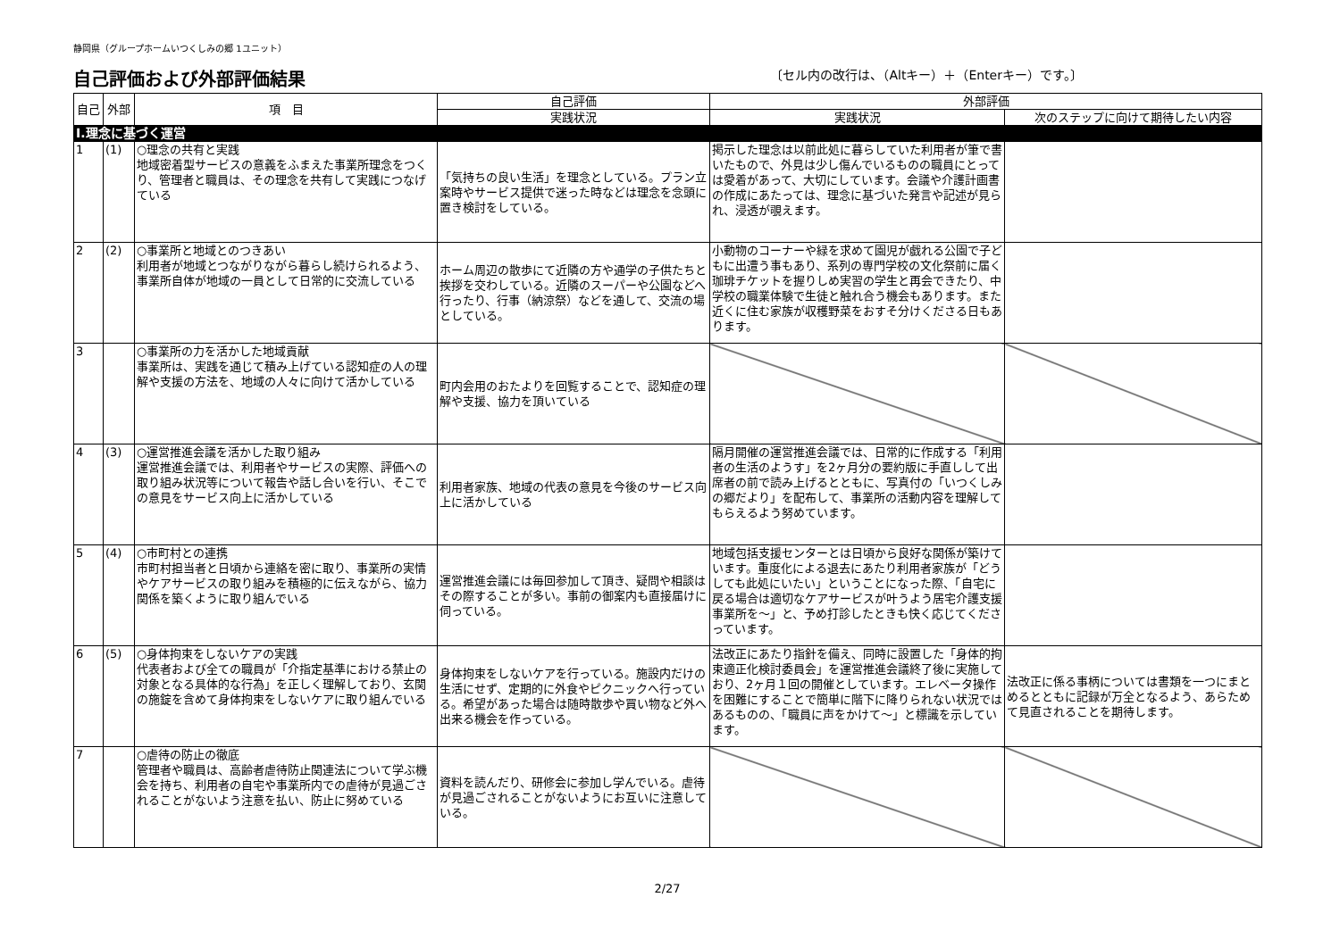静岡県（グループホームいつくしみの郷 1ユニット）
自己評価および外部評価結果
〔セル内の改行は、（Altキー）＋（Enterキー）です。〕
| 自己 | 外部 | 項 目 | 自己評価 | 外部評価 | |
| --- | --- | --- | --- | --- | --- |
| | | | 実践状況 | 実践状況 | 次のステップに向けて期待したい内容 |
| Ⅰ.理念に基づく運営 | | | | | |
| 1 | (1) | ○理念の共有と実践 地域密着型サービスの意義をふまえた事業所理念をつくり、管理者と職員は、その理念を共有して実践につなげている | 「気持ちの良い生活」を理念としている。プラン立案時やサービス提供で迷った時などは理念を念頭に置き検討をしている。 | 掲示した理念は以前此処に暮らしていた利用者が筆で書いたもので、外見は少し傷んでいるものの職員にとっては愛着があって、大切にしています。会議や介護計画書の作成にあたっては、理念に基づいた発言や記述が見られ、浸透が覗えます。 | |
| 2 | (2) | ○事業所と地域とのつきあい 利用者が地域とつながりながら暮らし続けられるよう、事業所自体が地域の一員として日常的に交流している | ホーム周辺の散歩にて近隣の方や通学の子供たちと挨拶を交わしている。近隣のスーパーや公園などへ行ったり、行事（納涼祭）などを通して、交流の場としている。 | 小動物のコーナーや緑を求めて園児が戯れる公園で子どもに出遭う事もあり、系列の専門学校の文化祭前に届く珈琲チケットを握りしめ実習の学生と再会できたり、中学校の職業体験で生徒と触れ合う機会もあります。また近くに住む家族が収穫野菜をおすそ分けくださる日もあります。 | |
| 3 | | ○事業所の力を活かした地域貢献 事業所は、実践を通じて積み上げている認知症の人の理解や支援の方法を、地域の人々に向けて活かしている | 町内会用のおたよりを回覧することで、認知症の理解や支援、協力を頂いている | | |
| 4 | (3) | ○運営推進会議を活かした取り組み 運営推進会議では、利用者やサービスの実際、評価への取り組み状況等について報告や話し合いを行い、そこでの意見をサービス向上に活かしている | 利用者家族、地域の代表の意見を今後のサービス向上に活かしている | 隔月開催の運営推進会議では、日常的に作成する「利用者の生活のようす」を2ヶ月分の要約版に手直しして出席者の前で読み上げるとともに、写真付の「いつくしみの郷だより」を配布して、事業所の活動内容を理解してもらえるよう努めています。 | |
| 5 | (4) | ○市町村との連携 市町村担当者と日頃から連絡を密に取り、事業所の実情やケアサービスの取り組みを積極的に伝えながら、協力関係を築くように取り組んでいる | 運営推進会議には毎回参加して頂き、疑問や相談はその際することが多い。事前の御案内も直接届けに伺っている。 | 地域包括支援センターとは日頃から良好な関係が築けています。重度化による退去にあたり利用者家族が「どうしても此処にいたい」ということになった際、「自宅に戻る場合は適切なケアサービスが叶うよう居宅介護支援事業所を～」と、予め打診したときも快く応じてくださっています。 | |
| 6 | (5) | ○身体拘束をしないケアの実践 代表者および全ての職員が「介指定基準における禁止の対象となる具体的な行為」を正しく理解しており、玄関の施錠を含めて身体拘束をしないケアに取り組んでいる | 身体拘束をしないケアを行っている。施設内だけの生活にせず、定期的に外食やピクニックへ行っている。希望があった場合は随時散歩や買い物など外へ出来る機会を作っている。 | 法改正にあたり指針を備え、同時に設置した「身体的拘束適正化検討委員会」を運営推進会議終了後に実施しており、2ヶ月１回の開催としています。エレベータ操作を困難にすることで簡単に階下に降りられない状況ではあるものの、「職員に声をかけて～」と標識を示しています。 | 法改正に係る事柄については書類を一つにまとめるとともに記録が万全となるよう、あらためて見直されることを期待します。 |
| 7 | | ○虐待の防止の徹底 管理者や職員は、高齢者虐待防止関連法について学ぶ機会を持ち、利用者の自宅や事業所内での虐待が見過ごされることがないよう注意を払い、防止に努めている | 資料を読んだり、研修会に参加し学んでいる。虐待が見過ごされることがないようにお互いに注意している。 | | |
2/27